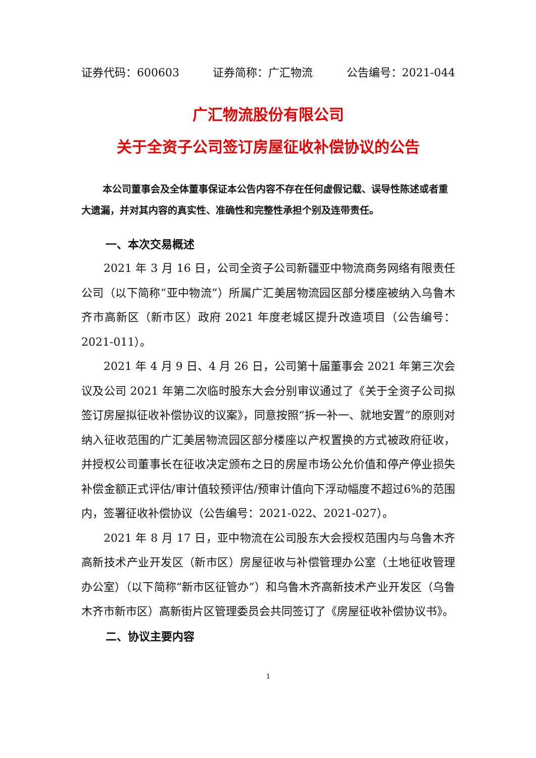证券代码：600603 证券简称：广汇物流 公告编号：2021-044
广汇物流股份有限公司
关于全资子公司签订房屋征收补偿协议的公告
本公司董事会及全体董事保证本公告内容不存在任何虚假记载、误导性陈述或者重大遗漏，并对其内容的真实性、准确性和完整性承担个别及连带责任。
一、本次交易概述
2021 年 3 月 16 日，公司全资子公司新疆亚中物流商务网络有限责任公司（以下简称“亚中物流”）所属广汇美居物流园区部分楼座被纳入乌鲁木齐市高新区（新市区）政府 2021 年度老城区提升改造项目（公告编号：2021-011）。
2021 年 4 月 9 日、4 月 26 日，公司第十届董事会 2021 年第三次会议及公司 2021 年第二次临时股东大会分别审议通过了《关于全资子公司拟签订房屋拟征收补偿协议的议案》，同意按照“拆一补一、就地安置”的原则对纳入征收范围的广汇美居物流园区部分楼座以产权置换的方式被政府征收，并授权公司董事长在征收决定颁布之日的房屋市场公允价值和停产停业损失补偿金额正式评估/审计值较预评估/预审计值向下浮动幅度不超过6%的范围内，签署征收补偿协议（公告编号：2021-022、2021-027）。
2021 年 8 月 17 日，亚中物流在公司股东大会授权范围内与乌鲁木齐高新技术产业开发区（新市区）房屋征收与补偿管理办公室（土地征收管理办公室）（以下简称“新市区征管办”）和乌鲁木齐高新技术产业开发区（乌鲁木齐市新市区）高新街片区管理委员会共同签订了《房屋征收补偿协议书》。
二、协议主要内容
1